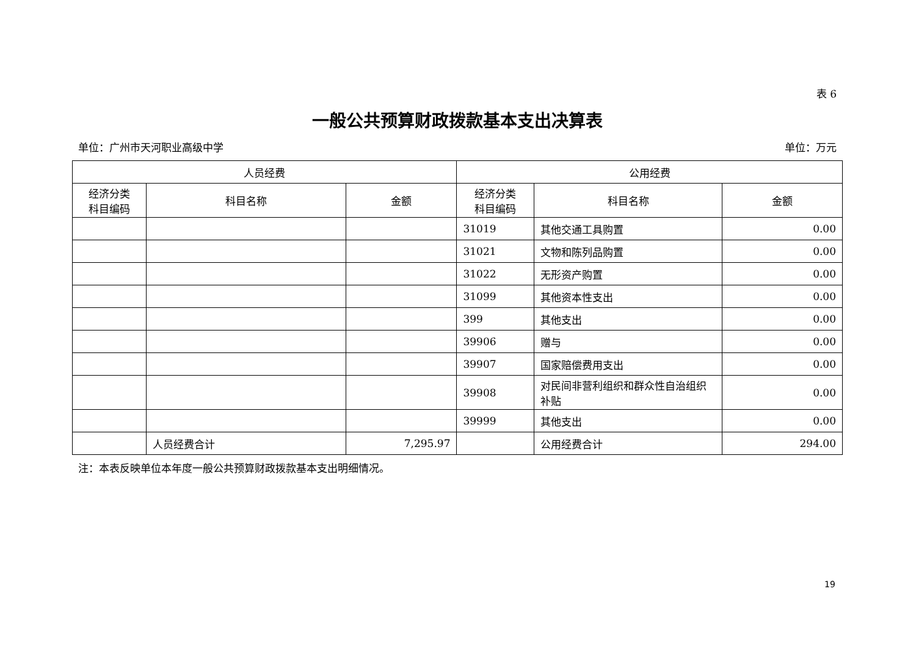表 6
一般公共预算财政拨款基本支出决算表
单位：广州市天河职业高级中学 单位：万元
| 人员经费 | | | 公用经费 | | |
| --- | --- | --- | --- | --- | --- |
| 经济分类 科目编码 | 科目名称 | 金额 | 经济分类 科目编码 | 科目名称 | 金额 |
| | | | 31019 | 其他交通工具购置 | 0.00 |
| | | | 31021 | 文物和陈列品购置 | 0.00 |
| | | | 31022 | 无形资产购置 | 0.00 |
| | | | 31099 | 其他资本性支出 | 0.00 |
| | | | 399 | 其他支出 | 0.00 |
| | | | 39906 | 赠与 | 0.00 |
| | | | 39907 | 国家赔偿费用支出 | 0.00 |
| | | | 39908 | 对民间非营利组织和群众性自治组织补贴 | 0.00 |
| | | | 39999 | 其他支出 | 0.00 |
| | 人员经费合计 | 7,295.97 | | 公用经费合计 | 294.00 |
注：本表反映单位本年度一般公共预算财政拨款基本支出明细情况。
19